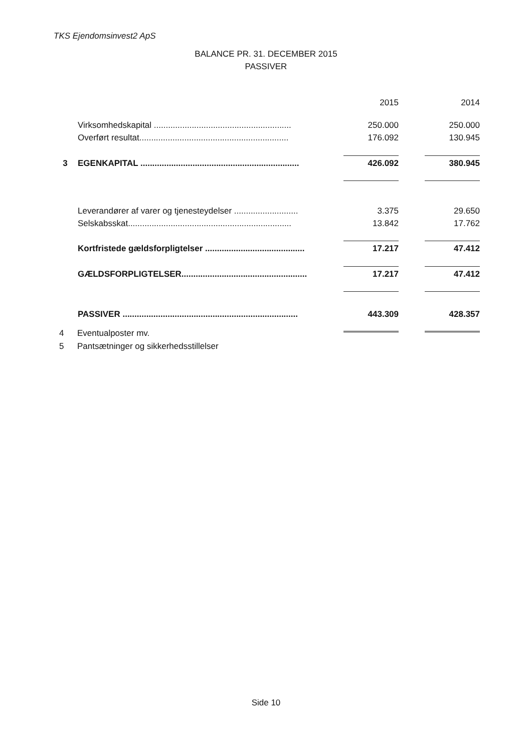TKS Ejendomsinvest2 ApS
BALANCE PR. 31. DECEMBER 2015
PASSIVER
| | | 2015 | | 2014 |
| | Virksomhedskapital .......................................................... | 250.000 | | 250.000 |
| | Overført resultat............................................................... | 176.092 | | 130.945 |
| 3 | EGENKAPITAL ................................................................... | 426.092 | | 380.945 |
| | Leverandører af varer og tjenesteydelser ........................... | 3.375 | | 29.650 |
| | Selskabsskat..................................................................... | 13.842 | | 17.762 |
| | Kortfristede gældsforpligtelser .......................................... | 17.217 | | 47.412 |
| | GÆLDSFORPLIGTELSER..................................................... | 17.217 | | 47.412 |
| | PASSIVER .......................................................................... | 443.309 | | 428.357 |
4 Eventualposter mv.
5 Pantsætninger og sikkerhedsstillelser
Side 10